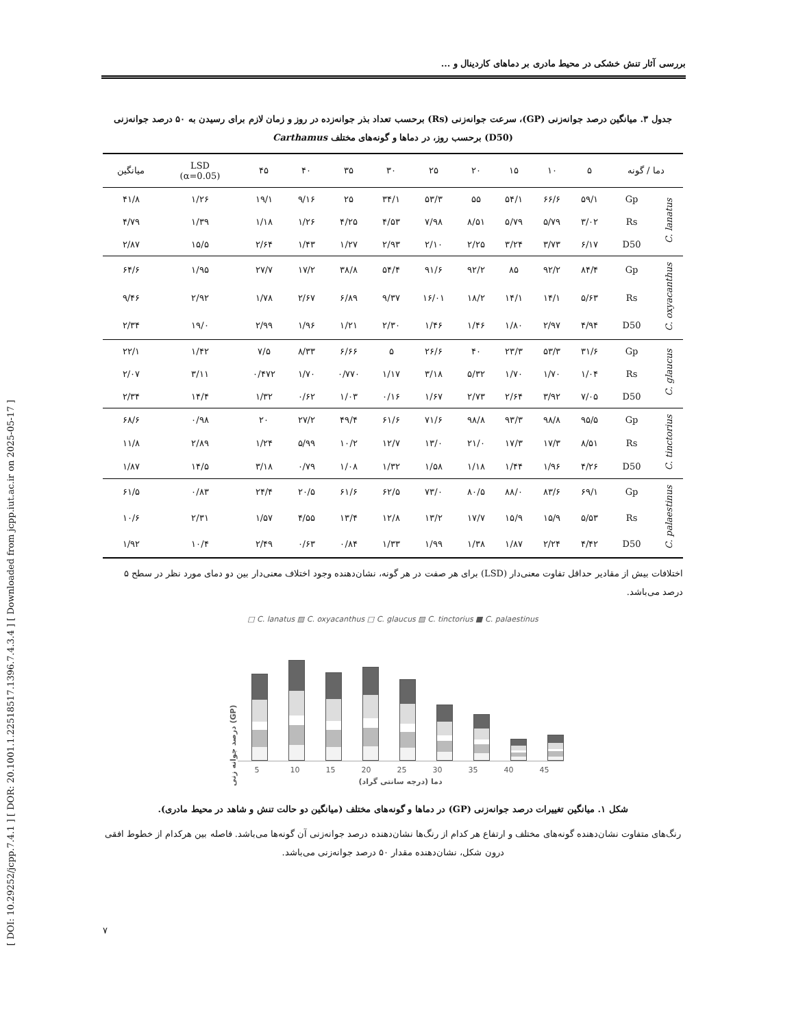[ DOI: 10.29252/jcpp.7.4.1 ] [ DOR: 20.1001.1.22518517.1396.7.4.3.4 ] [ Downloaded from jcpp.iut.ac.ir on 2025-05-17 ]
بررسی آثار تنش خشکی در محیط مادری بر دماهای کاردینال و ...
جدول ۳. میانگین درصد جوانه‌زنی (GP)، سرعت جوانه‌زنی (Rs) برحسب تعداد بذر جوانه‌زده در روز و زمان لازم برای رسیدن به ۵۰ درصد جوانه‌زنی (D50) برحسب روز، در دماها و گونه‌های مختلف Carthamus
| دما / گونه | | ۵ | ۱۰ | ۱۵ | ۲۰ | ۲۵ | ۳۰ | ۳۵ | ۴۰ | ۴۵ | LSD (α=0.05) | میانگین |
| --- | --- | --- | --- | --- | --- | --- | --- | --- | --- | --- | --- | --- |
| C. lanatus | Gp | ۵۹/۱ | ۶۶/۶ | ۵۴/۱ | ۵۵ | ۵۳/۳ | ۳۴/۱ | ۲۵ | ۹/۱۶ | ۱۹/۱ | ۱/۲۶ | ۴۱/۸ |
| | Rs | ۳/۰۲ | ۵/۷۹ | ۵/۷۹ | ۸/۵۱ | ۷/۹۸ | ۴/۵۳ | ۴/۲۵ | ۱/۲۶ | ۱/۱۸ | ۱/۳۹ | ۴/۷۹ |
| | D50 | ۶/۱۷ | ۳/۷۳ | ۳/۲۴ | ۲/۲۵ | ۲/۱۰ | ۲/۹۳ | ۱/۲۷ | ۱/۴۳ | ۲/۶۴ | ۱۵/۵ | ۲/۸۷ |
| C. oxyacanthus | Gp | ۸۴/۴ | ۹۲/۲ | ۸۵ | ۹۲/۲ | ۹۱/۶ | ۵۴/۴ | ۳۸/۸ | ۱۷/۲ | ۲۷/۷ | ۱/۹۵ | ۶۴/۶ |
| | Rs | ۵/۶۳ | ۱۴/۱ | ۱۴/۱ | ۱۸/۲ | ۱۶/۰۱ | ۹/۳۷ | ۶/۸۹ | ۲/۶۷ | ۱/۷۸ | ۲/۹۲ | ۹/۴۶ |
| | D50 | ۴/۹۴ | ۲/۹۷ | ۱/۸۰ | ۱/۴۶ | ۱/۴۶ | ۲/۳۰ | ۱/۲۱ | ۱/۹۶ | ۲/۹۹ | ۱۹/۰ | ۲/۳۴ |
| C. glaucus | Gp | ۳۱/۶ | ۵۳/۳ | ۲۳/۳ | ۴۰ | ۲۶/۶ | ۵ | ۶/۶۶ | ۸/۳۳ | ۷/۵ | ۱/۴۲ | ۲۲/۱ |
| | Rs | ۱/۰۴ | ۱/۷۰ | ۱/۷۰ | ۵/۳۲ | ۳/۱۸ | ۱/۱۷ | ۰/۷۷۰ | ۱/۷۰ | ۰/۴۷۲ | ۳/۱۱ | ۲/۰۷ |
| | D50 | ۷/۰۵ | ۳/۹۲ | ۲/۶۴ | ۲/۷۳ | ۱/۶۷ | ۰/۱۶ | ۱/۰۳ | ۰/۶۲ | ۱/۳۲ | ۱۴/۴ | ۲/۳۴ |
| C. tinctorius | Gp | ۹۵/۵ | ۹۸/۸ | ۹۳/۳ | ۹۸/۸ | ۷۱/۶ | ۶۱/۶ | ۴۹/۴ | ۲۷/۲ | ۲۰ | ۰/۹۸ | ۶۸/۶ |
| | Rs | ۸/۵۱ | ۱۷/۳ | ۱۷/۳ | ۲۱/۰ | ۱۳/۰ | ۱۲/۷ | ۱۰/۲ | ۵/۹۹ | ۱/۲۴ | ۲/۸۹ | ۱۱/۸ |
| | D50 | ۴/۲۶ | ۱/۹۶ | ۱/۴۴ | ۱/۱۸ | ۱/۵۸ | ۱/۳۲ | ۱/۰۸ | ۰/۷۹ | ۳/۱۸ | ۱۴/۵ | ۱/۸۷ |
| C. palaestinus | Gp | ۶۹/۱ | ۸۳/۶ | ۸۸/۰ | ۸۰/۵ | ۷۳/۰ | ۶۲/۵ | ۶۱/۶ | ۲۰/۵ | ۲۴/۴ | ۰/۸۳ | ۶۱/۵ |
| | Rs | ۵/۵۳ | ۱۵/۹ | ۱۵/۹ | ۱۷/۷ | ۱۳/۲ | ۱۲/۸ | ۱۳/۴ | ۴/۵۵ | ۱/۵۷ | ۲/۳۱ | ۱۰/۶ |
| | D50 | ۴/۴۲ | ۲/۲۴ | ۱/۸۷ | ۱/۳۸ | ۱/۹۹ | ۱/۳۳ | ۰/۸۴ | ۰/۶۳ | ۲/۴۹ | ۱۰/۴ | ۱/۹۲ |
اختلافات بیش از مقادیر حداقل تفاوت معنی‌دار (LSD) برای هر صفت در هر گونه، نشان‌دهنده وجود اختلاف معنی‌دار بین دو دمای مورد نظر در سطح ۵ درصد می‌باشد.
□ C. lanatus ▨ C. oxyacanthus □ C. glaucus ▨ C. tinctorius ■ C. palaestinus
درصد جوانه زنی (GP)
5 10 15 20 25 30 35 40 45
دما (درجه سانتی گراد)
شکل ۱. میانگین تغییرات درصد جوانه‌زنی (GP) در دماها و گونه‌های مختلف (میانگین دو حالت تنش و شاهد در محیط مادری).
رنگ‌های متفاوت نشان‌دهنده گونه‌های مختلف و ارتفاع هر کدام از رنگ‌ها نشان‌دهنده درصد جوانه‌زنی آن گونه‌ها می‌باشد. فاصله بین هرکدام از خطوط افقی درون شکل، نشان‌دهنده مقدار ۵۰ درصد جوانه‌زنی می‌باشد.
۷